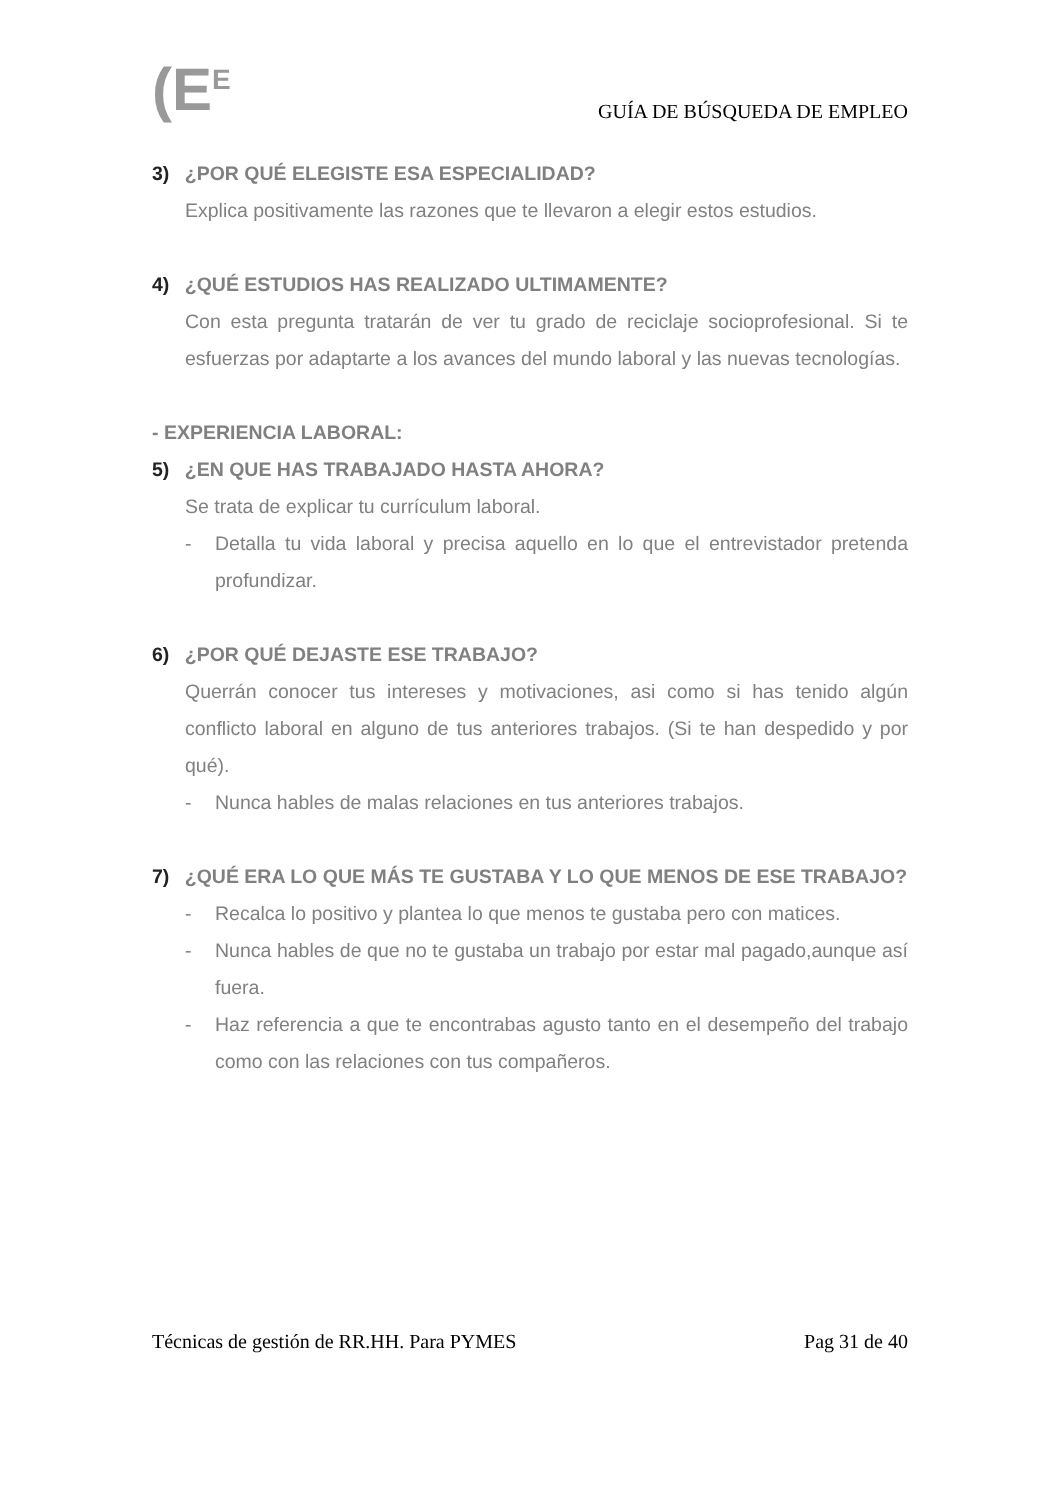(E<sup>E</sup>
GUÍA DE BÚSQUEDA DE EMPLEO
3) ¿POR QUÉ ELEGISTE ESA ESPECIALIDAD?
Explica positivamente las razones que te llevaron a elegir estos estudios.
4) ¿QUÉ ESTUDIOS HAS REALIZADO ULTIMAMENTE?
Con esta pregunta tratarán de ver tu grado de reciclaje socioprofesional. Si te esfuerzas por adaptarte a los avances del mundo laboral y las nuevas tecnologías.
- EXPERIENCIA LABORAL:
5) ¿EN QUE HAS TRABAJADO HASTA AHORA?
Se trata de explicar tu currículum laboral.
- Detalla tu vida laboral y precisa aquello en lo que el entrevistador pretenda profundizar.
6) ¿POR QUÉ DEJASTE ESE TRABAJO?
Querrán conocer tus intereses y motivaciones, asi como si has tenido algún conflicto laboral en alguno de tus anteriores trabajos. (Si te han despedido y por qué).
- Nunca hables de malas relaciones en tus anteriores trabajos.
7) ¿QUÉ ERA LO QUE MÁS TE GUSTABA Y LO QUE MENOS DE ESE TRABAJO?
- Recalca lo positivo y plantea lo que menos te gustaba pero con matices.
- Nunca hables de que no te gustaba un trabajo por estar mal pagado,aunque así fuera.
- Haz referencia a que te encontrabas agusto tanto en el desempeño del trabajo como con las relaciones con tus compañeros.
Técnicas de gestión de RR.HH. Para PYMES Pag 31 de 40